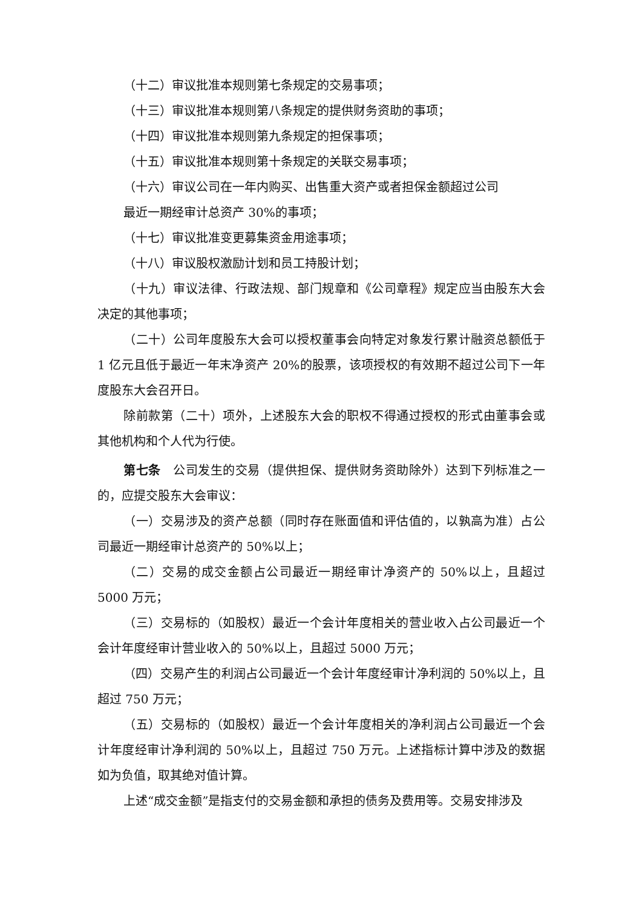（十二）审议批准本规则第七条规定的交易事项；
（十三）审议批准本规则第八条规定的提供财务资助的事项；
（十四）审议批准本规则第九条规定的担保事项；
（十五）审议批准本规则第十条规定的关联交易事项；
（十六）审议公司在一年内购买、出售重大资产或者担保金额超过公司
最近一期经审计总资产 30%的事项；
（十七）审议批准变更募集资金用途事项；
（十八）审议股权激励计划和员工持股计划；
（十九）审议法律、行政法规、部门规章和《公司章程》规定应当由股东大会决定的其他事项；
（二十）公司年度股东大会可以授权董事会向特定对象发行累计融资总额低于 1 亿元且低于最近一年末净资产 20%的股票，该项授权的有效期不超过公司下一年度股东大会召开日。
除前款第（二十）项外，上述股东大会的职权不得通过授权的形式由董事会或其他机构和个人代为行使。
第七条　公司发生的交易（提供担保、提供财务资助除外）达到下列标准之一的，应提交股东大会审议：
（一）交易涉及的资产总额（同时存在账面值和评估值的，以孰高为准）占公司最近一期经审计总资产的 50%以上；
（二）交易的成交金额占公司最近一期经审计净资产的 50%以上，且超过 5000 万元；
（三）交易标的（如股权）最近一个会计年度相关的营业收入占公司最近一个会计年度经审计营业收入的 50%以上，且超过 5000 万元；
（四）交易产生的利润占公司最近一个会计年度经审计净利润的 50%以上，且超过 750 万元；
（五）交易标的（如股权）最近一个会计年度相关的净利润占公司最近一个会计年度经审计净利润的 50%以上，且超过 750 万元。上述指标计算中涉及的数据如为负值，取其绝对值计算。
上述“成交金额”是指支付的交易金额和承担的债务及费用等。交易安排涉及